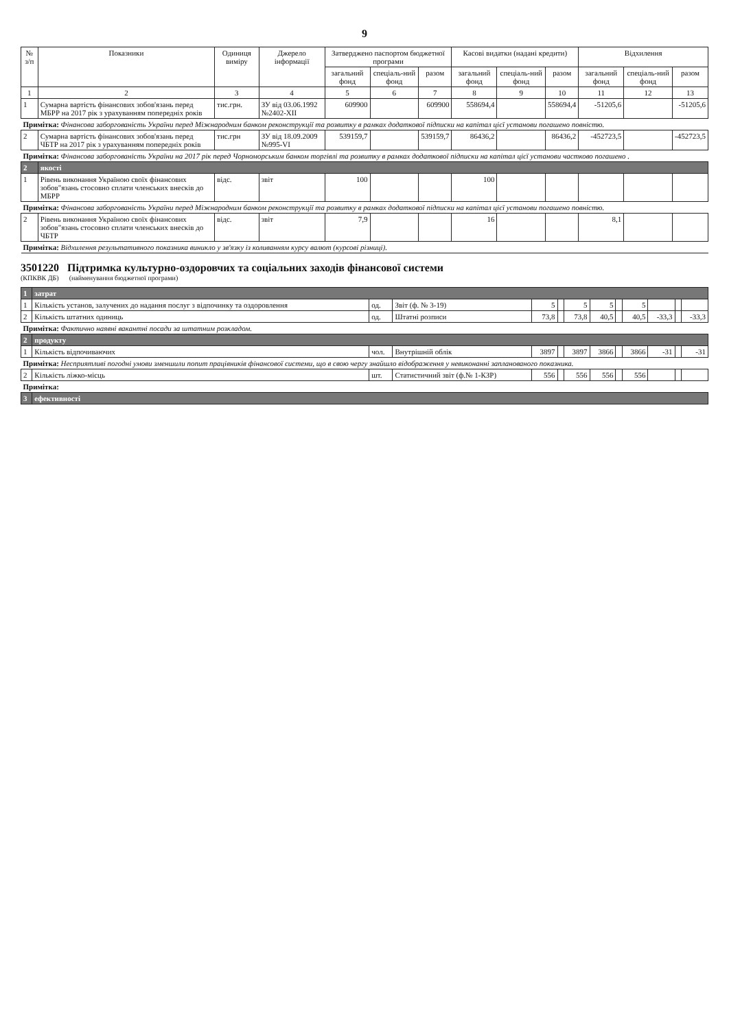9
| № з/п | Показники | Одиниця виміру | Джерело інформації | Затверджено паспортом бюджетної програми | | | Касові видатки (надані кредити) | | | Відхилення | | |
| --- | --- | --- | --- | --- | --- | --- | --- | --- | --- | --- | --- | --- |
| | | | | загальний фонд | спеціаль-ний фонд | разом | загальний фонд | спеціаль-ний фонд | разом | загальний фонд | спеціаль-ний фонд | разом |
| 1 | 2 | 3 | 4 | 5 | 6 | 7 | 8 | 9 | 10 | 11 | 12 | 13 |
| 1 | Сумарна вартість фінансових зобов'язань перед МБРР на 2017 рік з урахуванням попередніх років | тис.грн. | ЗУ від 03.06.1992 №2402-XII | 609900 | | 609900 | 558694,4 | | 558694,4 | -51205,6 | | -51205,6 |
| Примітка: Фінансова заборгованість України перед Міжнародним банком реконструкції та розвитку в рамках додаткової підписки на капітал цієї установи погашено повністю. | | | | | | | | | | | | |
| 2 | Сумарна вартість фінансових зобов'язань перед ЧБТР на 2017 рік з урахуванням попередніх років | тис.грн | ЗУ від 18.09.2009 №995-VI | 539159,7 | | 539159,7 | 86436,2 | | 86436,2 | -452723,5 | | -452723,5 |
| Примітка: Фінансова заборгованість України на 2017 рік перед Чорноморським банком торгівлі та розвитку в рамках додаткової підписки на капітал цієї установи частково погашено . | | | | | | | | | | | | |
| 2 | якості | | | | | | | | | | | |
| 1 | Рівень виконання Україною своїх фінансових зобов"язань стосовно сплати членських внесків до МБРР | відс. | звіт | 100 | | | 100 | | | | | |
| Примітка: Фінансова заборгованість України перед Міжнародним банком реконструкції та розвитку в рамках додаткової підписки на капітал цієї установи погашено повністю. | | | | | | | | | | | | |
| 2 | Рівень виконання Україною своїх фінансових зобов"язань стосовно сплати членських внесків до ЧБТР | відс. | звіт | 7,9 | | | 16 | | | 8,1 | | |
| Примітка: Відхилення результативного показника виникло у зв'язку із коливанням курсу валют (курсові різниці). | | | | | | | | | | | | |
3501220 Підтримка культурно-оздоровчих та соціальних заходів фінансової системи
(КПКВК ДБ) (найменування бюджетної програми)
| 1 | затрат | | | | | | | | | | | |
| 1 | Кількість установ, залучених до надання послуг з відпочинку та оздоровлення | од. | Звіт (ф. № 3-19) | 5 | | 5 | 5 | | 5 | | | |
| 2 | Кількість штатних одиниць | од. | Штатні розписи | 73,8 | | 73,8 | 40,5 | | 40,5 | -33,3 | | -33,3 |
| Примітка: Фактично наявні вакантні посади за штатним розкладом. | | | | | | | | | | | | |
| 2 | продукту | | | | | | | | | | | |
| 1 | Кількість відпочиваючих | чол. | Внутрішній облік | 3897 | | 3897 | 3866 | | 3866 | -31 | | -31 |
| Примітка: Несприятливі погодні умови зменшили попит працівників фінансової системи, що в свою чергу знайшло відображення у невиконанні запланованого показника. | | | | | | | | | | | | |
| 2 | Кількість ліжко-місць | шт. | Статистичний звіт (ф.№ 1-КЗР) | 556 | | 556 | 556 | | 556 | | | |
| Примітка: | | | | | | | | | | | | |
| 3 | ефективності | | | | | | | | | | | |